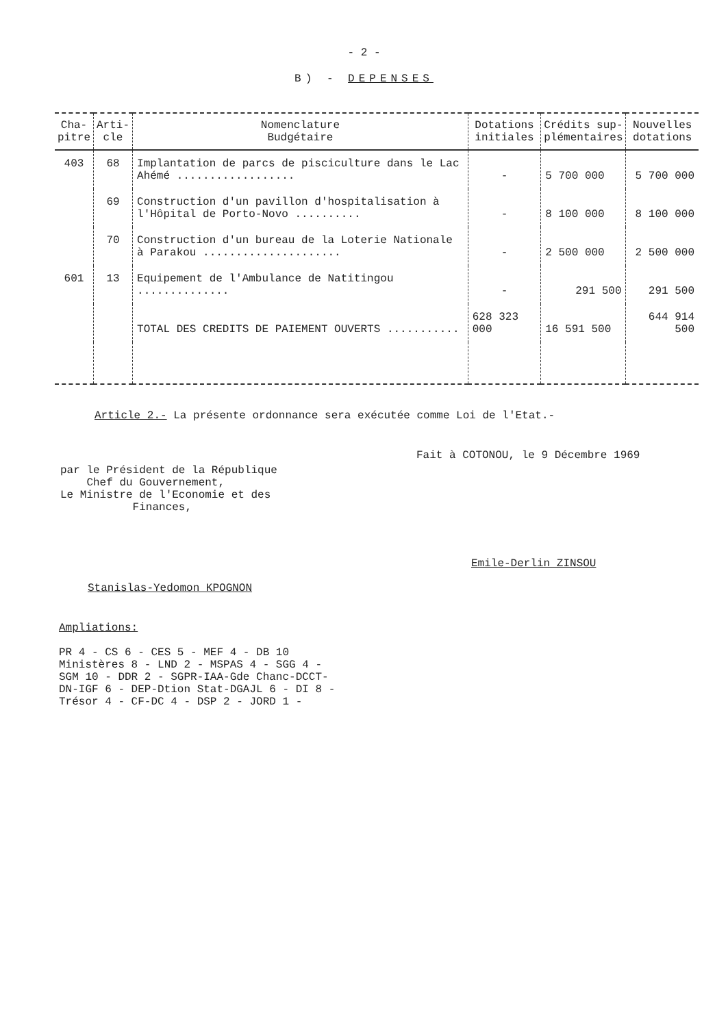- 2 -
B) - DEPENSES
| Cha- pitre | Arti- cle | Nomenclature Budgétaire | Dotations initiales | Crédits sup- plémentaires | Nouvelles dotations |
| --- | --- | --- | --- | --- | --- |
| 403 | 68 | Implantation de parcs de pisciculture dans le Lac Ahémé .................. | - | 5 700 000 | 5 700 000 |
| | 69 | Construction d'un pavillon d'hospitalisation à l'Hôpital de Porto-Novo .......... | - | 8 100 000 | 8 100 000 |
| | 70 | Construction d'un bureau de la Loterie Nationale à Parakou ..................... | - | 2 500 000 | 2 500 000 |
| 601 | 13 | Equipement de l'Ambulance de Natitingou .............. | - | 291 500 | 291 500 |
| | | TOTAL DES CREDITS DE PAIEMENT OUVERTS ........... | 628 323 000 | 16 591 500 | 644 914 500 |
Article 2.- La présente ordonnance sera exécutée comme Loi de l'Etat.-
par le Président de la République
Chef du Gouvernement,
Le Ministre de l'Economie et des
Finances,
Stanislas-Yedomon KPOGNON
Fait à COTONOU, le 9 Décembre 1969
Emile-Derlin ZINSOU
Ampliations:
PR 4 - CS 6 - CES 5 - MEF 4 - DB 10
Ministères 8 - LND 2 - MSPAS 4 - SGG 4 -
SGM 10 - DDR 2 - SGPR-IAA-Gde Chanc-DCCT-
DN-IGF 6 - DEP-Dtion Stat-DGAJL 6 - DI 8 -
Trésor 4 - CF-DC 4 - DSP 2 - JORD 1 -